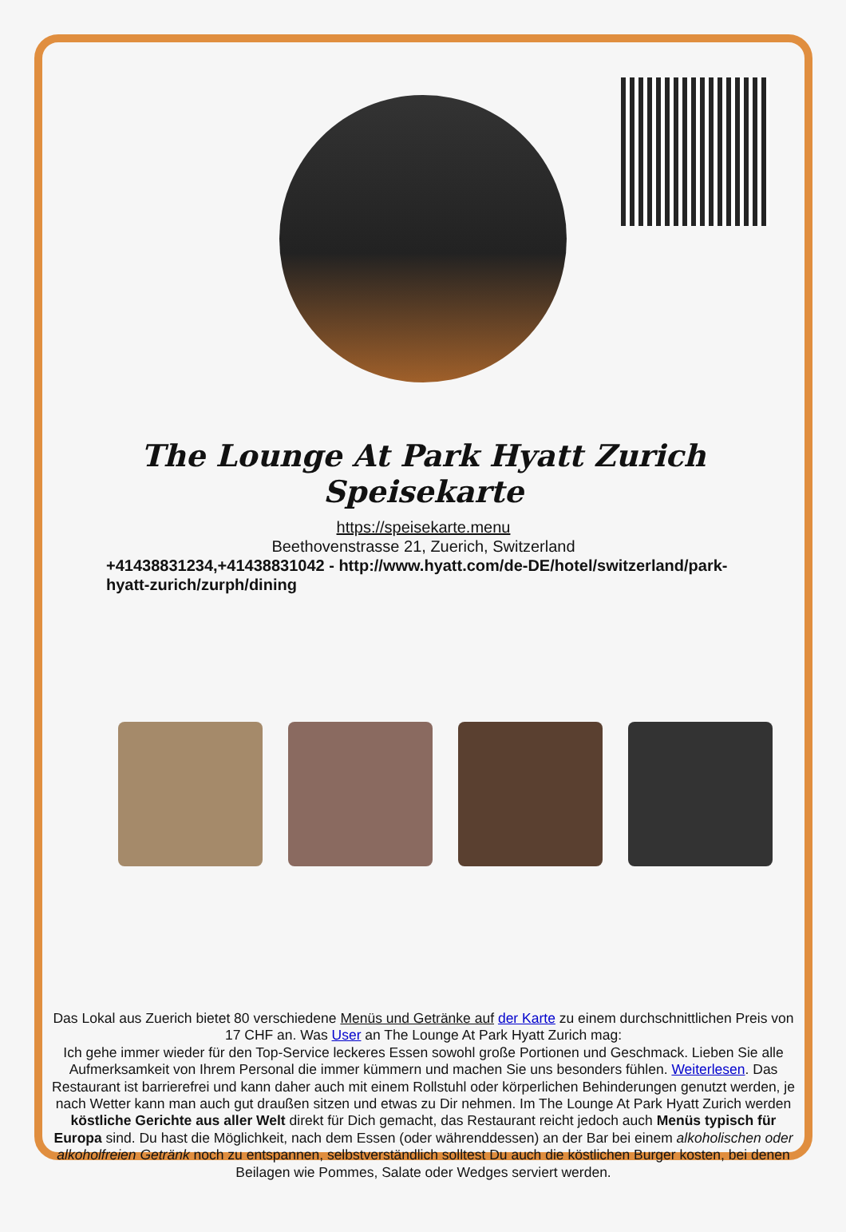The Lounge At Park Hyatt Zurich Speisekarte
https://speisekarte.menu
Beethovenstrasse 21, Zuerich, Switzerland
+41438831234,+41438831042 - http://www.hyatt.com/de-DE/hotel/switzerland/park-hyatt-zurich/zurph/dining
Das Lokal aus Zuerich bietet 80 verschiedene Menüs und Getränke auf der Karte zu einem durchschnittlichen Preis von 17 CHF an. Was User an The Lounge At Park Hyatt Zurich mag:
Ich gehe immer wieder für den Top-Service leckeres Essen sowohl große Portionen und Geschmack. Lieben Sie alle Aufmerksamkeit von Ihrem Personal die immer kümmern und machen Sie uns besonders fühlen. Weiterlesen. Das Restaurant ist barrierefrei und kann daher auch mit einem Rollstuhl oder körperlichen Behinderungen genutzt werden, je nach Wetter kann man auch gut draußen sitzen und etwas zu Dir nehmen. Im The Lounge At Park Hyatt Zurich werden köstliche Gerichte aus aller Welt direkt für Dich gemacht, das Restaurant reicht jedoch auch Menüs typisch für Europa sind. Du hast die Möglichkeit, nach dem Essen (oder währenddessen) an der Bar bei einem alkoholischen oder alkoholfreien Getränk noch zu entspannen, selbstverständlich solltest Du auch die köstlichen Burger kosten, bei denen Beilagen wie Pommes, Salate oder Wedges serviert werden.